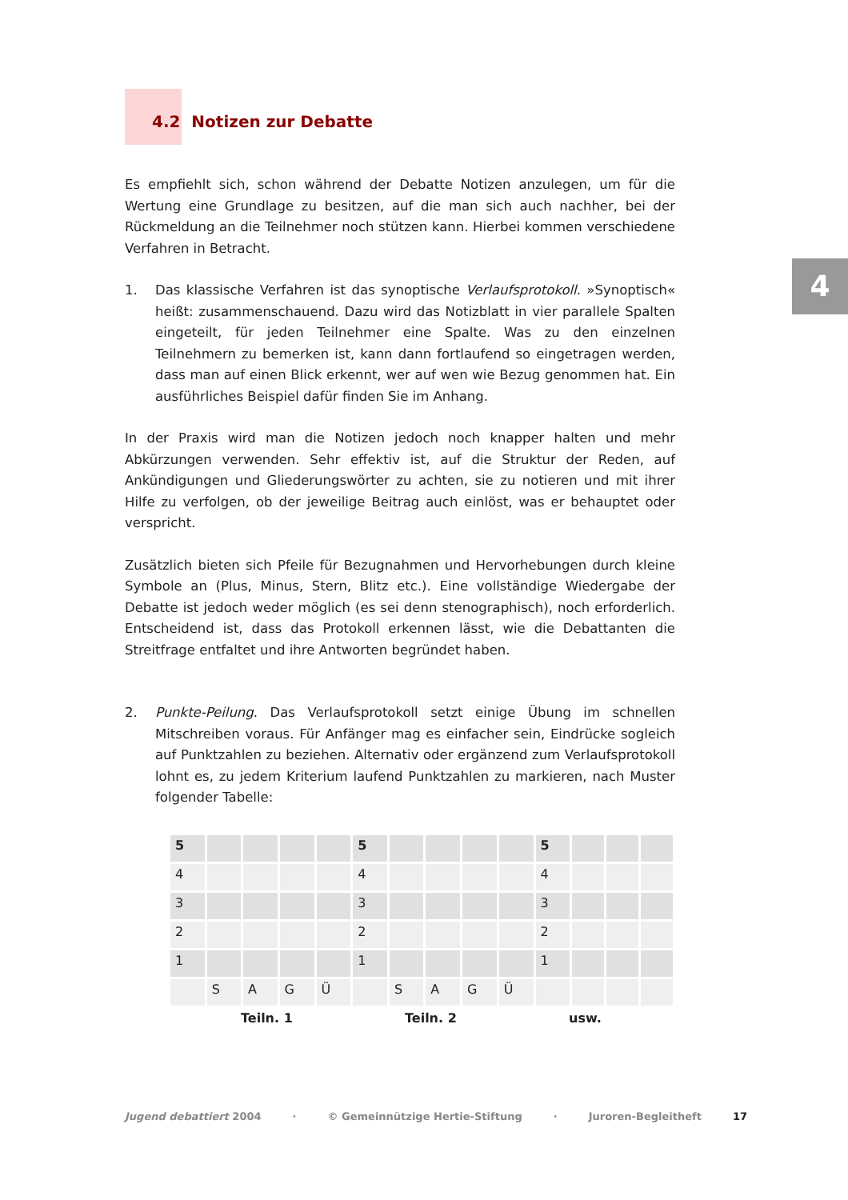4
4.2 Notizen zur Debatte
Es empfiehlt sich, schon während der Debatte Notizen anzulegen, um für die Wertung eine Grundlage zu besitzen, auf die man sich auch nachher, bei der Rückmeldung an die Teilnehmer noch stützen kann. Hierbei kommen verschiedene Verfahren in Betracht.
1. Das klassische Verfahren ist das synoptische Verlaufsprotokoll. »Synoptisch« heißt: zusammenschauend. Dazu wird das Notizblatt in vier parallele Spalten eingeteilt, für jeden Teilnehmer eine Spalte. Was zu den einzelnen Teilnehmern zu bemerken ist, kann dann fortlaufend so eingetragen werden, dass man auf einen Blick erkennt, wer auf wen wie Bezug genommen hat. Ein ausführliches Beispiel dafür finden Sie im Anhang.
In der Praxis wird man die Notizen jedoch noch knapper halten und mehr Abkürzungen verwenden. Sehr effektiv ist, auf die Struktur der Reden, auf Ankündigungen und Gliederungswörter zu achten, sie zu notieren und mit ihrer Hilfe zu verfolgen, ob der jeweilige Beitrag auch einlöst, was er behauptet oder verspricht.
Zusätzlich bieten sich Pfeile für Bezugnahmen und Hervorhebungen durch kleine Symbole an (Plus, Minus, Stern, Blitz etc.). Eine vollständige Wiedergabe der Debatte ist jedoch weder möglich (es sei denn stenographisch), noch erforderlich. Entscheidend ist, dass das Protokoll erkennen lässt, wie die Debattanten die Streitfrage entfaltet und ihre Antworten begründet haben.
2. Punkte-Peilung. Das Verlaufsprotokoll setzt einige Übung im schnellen Mitschreiben voraus. Für Anfänger mag es einfacher sein, Eindrücke sogleich auf Punktzahlen zu beziehen. Alternativ oder ergänzend zum Verlaufsprotokoll lohnt es, zu jedem Kriterium laufend Punktzahlen zu markieren, nach Muster folgender Tabelle:
| 5 | | | | | 5 | | | | | 5 | | | |
| 4 | | | | | 4 | | | | | 4 | | | |
| 3 | | | | | 3 | | | | | 3 | | | |
| 2 | | | | | 2 | | | | | 2 | | | |
| 1 | | | | | 1 | | | | | 1 | | | |
| | S | A | G | Ü | | S | A | G | Ü | | | | |
Teiln. 1 Teiln. 2 usw.
Jugend debattiert 2004 · © Gemeinnützige Hertie-Stiftung · Juroren-Begleitheft 17